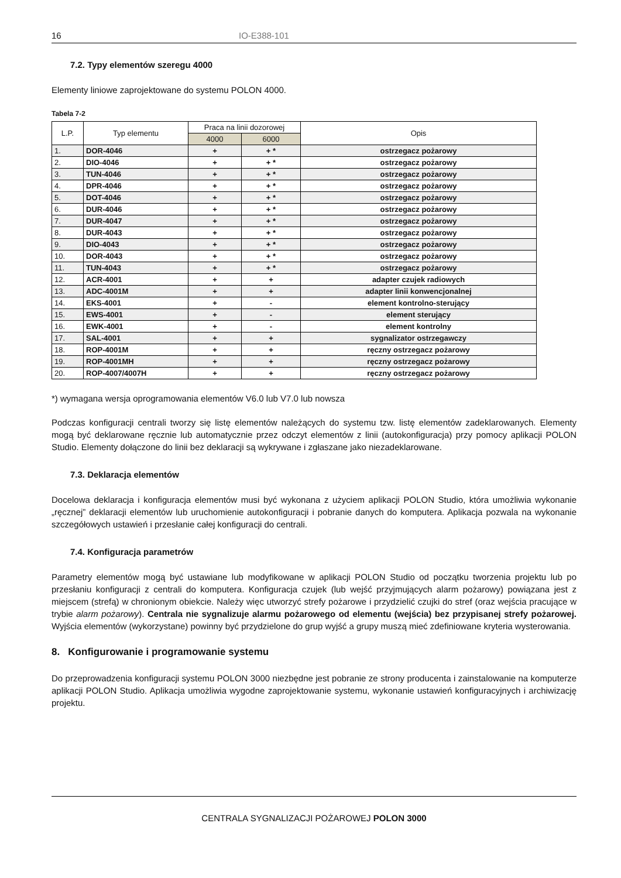16 IO-E388-101
7.2. Typy elementów szeregu 4000
Elementy liniowe zaprojektowane do systemu POLON 4000.
Tabela 7-2
| L.P. | Typ elementu | Praca na linii dozorowej | | Opis |
| --- | --- | --- | --- | --- |
| | | 4000 | 6000 | |
| 1. | DOR-4046 | + | + * | ostrzegacz pożarowy |
| 2. | DIO-4046 | + | + * | ostrzegacz pożarowy |
| 3. | TUN-4046 | + | + * | ostrzegacz pożarowy |
| 4. | DPR-4046 | + | + * | ostrzegacz pożarowy |
| 5. | DOT-4046 | + | + * | ostrzegacz pożarowy |
| 6. | DUR-4046 | + | + * | ostrzegacz pożarowy |
| 7. | DUR-4047 | + | + * | ostrzegacz pożarowy |
| 8. | DUR-4043 | + | + * | ostrzegacz pożarowy |
| 9. | DIO-4043 | + | + * | ostrzegacz pożarowy |
| 10. | DOR-4043 | + | + * | ostrzegacz pożarowy |
| 11. | TUN-4043 | + | + * | ostrzegacz pożarowy |
| 12. | ACR-4001 | + | + | adapter czujek radiowych |
| 13. | ADC-4001M | + | + | adapter linii konwencjonalnej |
| 14. | EKS-4001 | + | - | element kontrolno-sterujący |
| 15. | EWS-4001 | + | - | element sterujący |
| 16. | EWK-4001 | + | - | element kontrolny |
| 17. | SAL-4001 | + | + | sygnalizator ostrzegawczy |
| 18. | ROP-4001M | + | + | ręczny ostrzegacz pożarowy |
| 19. | ROP-4001MH | + | + | ręczny ostrzegacz pożarowy |
| 20. | ROP-4007/4007H | + | + | ręczny ostrzegacz pożarowy |
*) wymagana wersja oprogramowania elementów V6.0 lub V7.0 lub nowsza
Podczas konfiguracji centrali tworzy się listę elementów należących do systemu tzw. listę elementów zadeklarowanych. Elementy mogą być deklarowane ręcznie lub automatycznie przez odczyt elementów z linii (autokonfiguracja) przy pomocy aplikacji POLON Studio. Elementy dołączone do linii bez deklaracji są wykrywane i zgłaszane jako niezadeklarowane.
7.3. Deklaracja elementów
Docelowa deklaracja i konfiguracja elementów musi być wykonana z użyciem aplikacji POLON Studio, która umożliwia wykonanie „ręcznej” deklaracji elementów lub uruchomienie autokonfiguracji i pobranie danych do komputera. Aplikacja pozwala na wykonanie szczegółowych ustawień i przesłanie całej konfiguracji do centrali.
7.4. Konfiguracja parametrów
Parametry elementów mogą być ustawiane lub modyfikowane w aplikacji POLON Studio od początku tworzenia projektu lub po przesłaniu konfiguracji z centrali do komputera. Konfiguracja czujek (lub wejść przyjmujących alarm pożarowy) powiązana jest z miejscem (strefą) w chronionym obiekcie. Należy więc utworzyć strefy pożarowe i przydzielić czujki do stref (oraz wejścia pracujące w trybie alarm pożarowy). Centrala nie sygnalizuje alarmu pożarowego od elementu (wejścia) bez przypisanej strefy pożarowej. Wyjścia elementów (wykorzystane) powinny być przydzielone do grup wyjść a grupy muszą mieć zdefiniowane kryteria wysterowania.
8. Konfigurowanie i programowanie systemu
Do przeprowadzenia konfiguracji systemu POLON 3000 niezbędne jest pobranie ze strony producenta i zainstalowanie na komputerze aplikacji POLON Studio. Aplikacja umożliwia wygodne zaprojektowanie systemu, wykonanie ustawień konfiguracyjnych i archiwizację projektu.
CENTRALA SYGNALIZACJI POŻAROWEJ POLON 3000